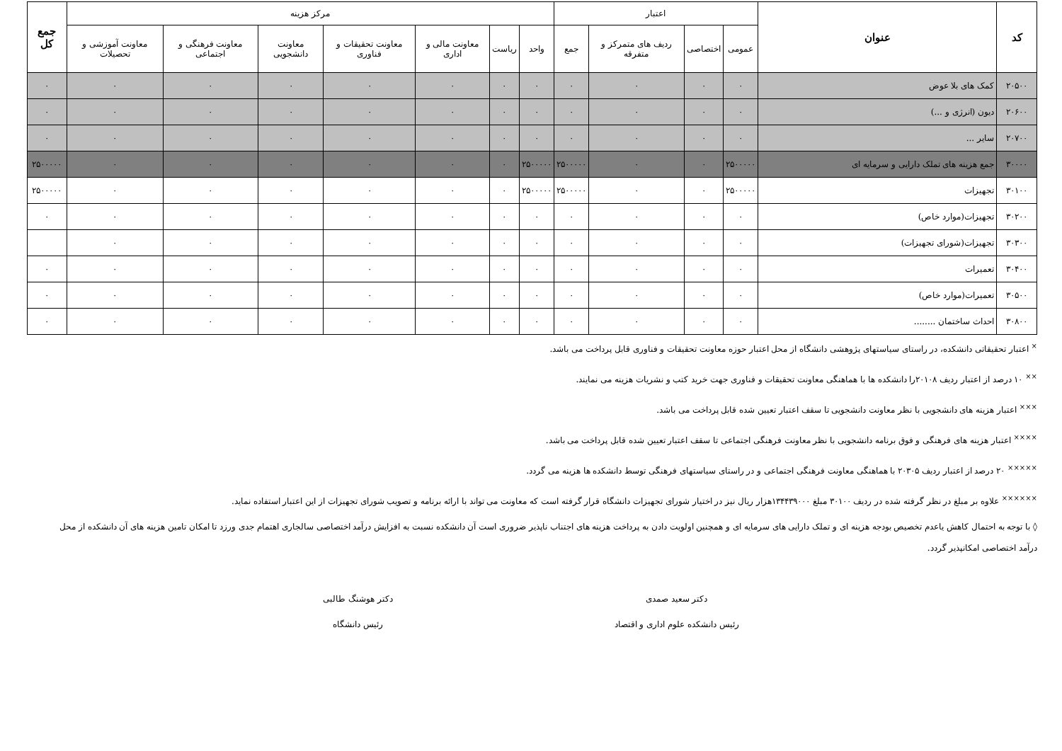| کد | عنوان | اعتبار | | | | مرکز هزینه | | | | | | | جمع کل |
| --- | --- | --- | --- | --- | --- | --- | --- | --- | --- | --- | --- | --- | --- |
| | | عمومی | اختصاصی | ردیف های متمرکز و متفرقه | جمع | واحد | ریاست | معاونت مالی و اداری | معاونت تحقیقات و فناوری | معاونت دانشجویی | معاونت فرهنگی و اجتماعی | معاونت آموزشی و تحصیلات | |
| ۲۰۵۰۰ | کمک های بلا عوض | ۰ | ۰ | ۰ | ۰ | ۰ | ۰ | ۰ | ۰ | ۰ | ۰ | ۰ | ۰ |
| ۲۰۶۰۰ | دیون (انرژی و ...) | ۰ | ۰ | ۰ | ۰ | ۰ | ۰ | ۰ | ۰ | ۰ | ۰ | ۰ | ۰ |
| ۲۰۷۰۰ | سایر ... | ۰ | ۰ | ۰ | ۰ | ۰ | ۰ | ۰ | ۰ | ۰ | ۰ | ۰ | ۰ |
| ۳۰۰۰۰ | جمع هزینه های تملک دارایی و سرمایه ای | ۲۵۰۰۰۰۰ | ۰ | ۰ | ۲۵۰۰۰۰۰ | ۲۵۰۰۰۰۰ | ۰ | ۰ | ۰ | ۰ | ۰ | ۰ | ۲۵۰۰۰۰۰ |
| ۳۰۱۰۰ | تجهیزات | ۲۵۰۰۰۰۰ | ۰ | ۰ | ۲۵۰۰۰۰۰ | ۲۵۰۰۰۰۰ | ۰ | ۰ | ۰ | ۰ | ۰ | ۰ | ۲۵۰۰۰۰۰ |
| ۳۰۲۰۰ | تجهیزات(موارد خاص) | ۰ | ۰ | ۰ | ۰ | ۰ | ۰ | ۰ | ۰ | ۰ | ۰ | ۰ | ۰ |
| ۳۰۳۰۰ | تجهیزات(شورای تجهیزات) | ۰ | ۰ | ۰ | ۰ | ۰ | ۰ | ۰ | ۰ | ۰ | ۰ | ۰ | |
| ۳۰۴۰۰ | تعمیرات | ۰ | ۰ | ۰ | ۰ | ۰ | ۰ | ۰ | ۰ | ۰ | ۰ | ۰ | ۰ |
| ۳۰۵۰۰ | تعمیرات(موارد خاص) | ۰ | ۰ | ۰ | ۰ | ۰ | ۰ | ۰ | ۰ | ۰ | ۰ | ۰ | ۰ |
| ۳۰۸۰۰ | احداث ساختمان ........ | ۰ | ۰ | ۰ | ۰ | ۰ | ۰ | ۰ | ۰ | ۰ | ۰ | ۰ | ۰ |
<sup>×</sup> اعتبار تحقیقاتی دانشکده، در راستای سیاستهای پژوهشی دانشگاه از محل اعتبار حوزه معاونت تحقیقات و فناوری قابل پرداخت می باشد.
<sup>××</sup> ۱۰ درصد از اعتبار ردیف ۲۰۱۰۸را دانشکده ها با هماهنگی معاونت تحقیقات و فناوری جهت خرید کتب و نشریات هزینه می نمایند.
<sup>×××</sup> اعتبار هزینه های دانشجویی با نظر معاونت دانشجویی تا سقف اعتبار تعیین شده قابل پرداخت می باشد.
<sup>××××</sup> اعتبار هزینه های فرهنگی و فوق برنامه دانشجویی با نظر معاونت فرهنگی اجتماعی تا سقف اعتبار تعیین شده قابل پرداخت می باشد.
<sup>×××××</sup> ۲۰ درصد از اعتبار ردیف ۲۰۳۰۵ با هماهنگی معاونت فرهنگی اجتماعی و در راستای سیاستهای فرهنگی توسط دانشکده ها هزینه می گردد.
<sup>××××××</sup> علاوه بر مبلغ در نظر گرفته شده در ردیف ۳۰۱۰۰ مبلغ ۱۳۴۴۳۹۰۰۰هزار ریال نیز در اختیار شورای تجهیزات دانشگاه قرار گرفته است که معاونت می تواند با ارائه برنامه و تصویب شورای تجهیزات از این اعتبار استفاده نماید.
◊ با توجه به احتمال کاهش یاعدم تخصیص بودجه هزینه ای و تملک دارایی های سرمایه ای و همچنین اولویت دادن به پرداخت هزینه های اجتناب ناپذیر ضروری است آن دانشکده نسبت به افزایش درآمد اختصاصی سالجاری اهتمام جدی ورزد تا امکان تامین هزینه های آن دانشکده از محل درآمد اختصاصی امکانپذیر گردد.
دکتر سعید صمدی
رئیس دانشکده علوم اداری و اقتصاد
دکتر هوشنگ طالبی
رئیس دانشگاه